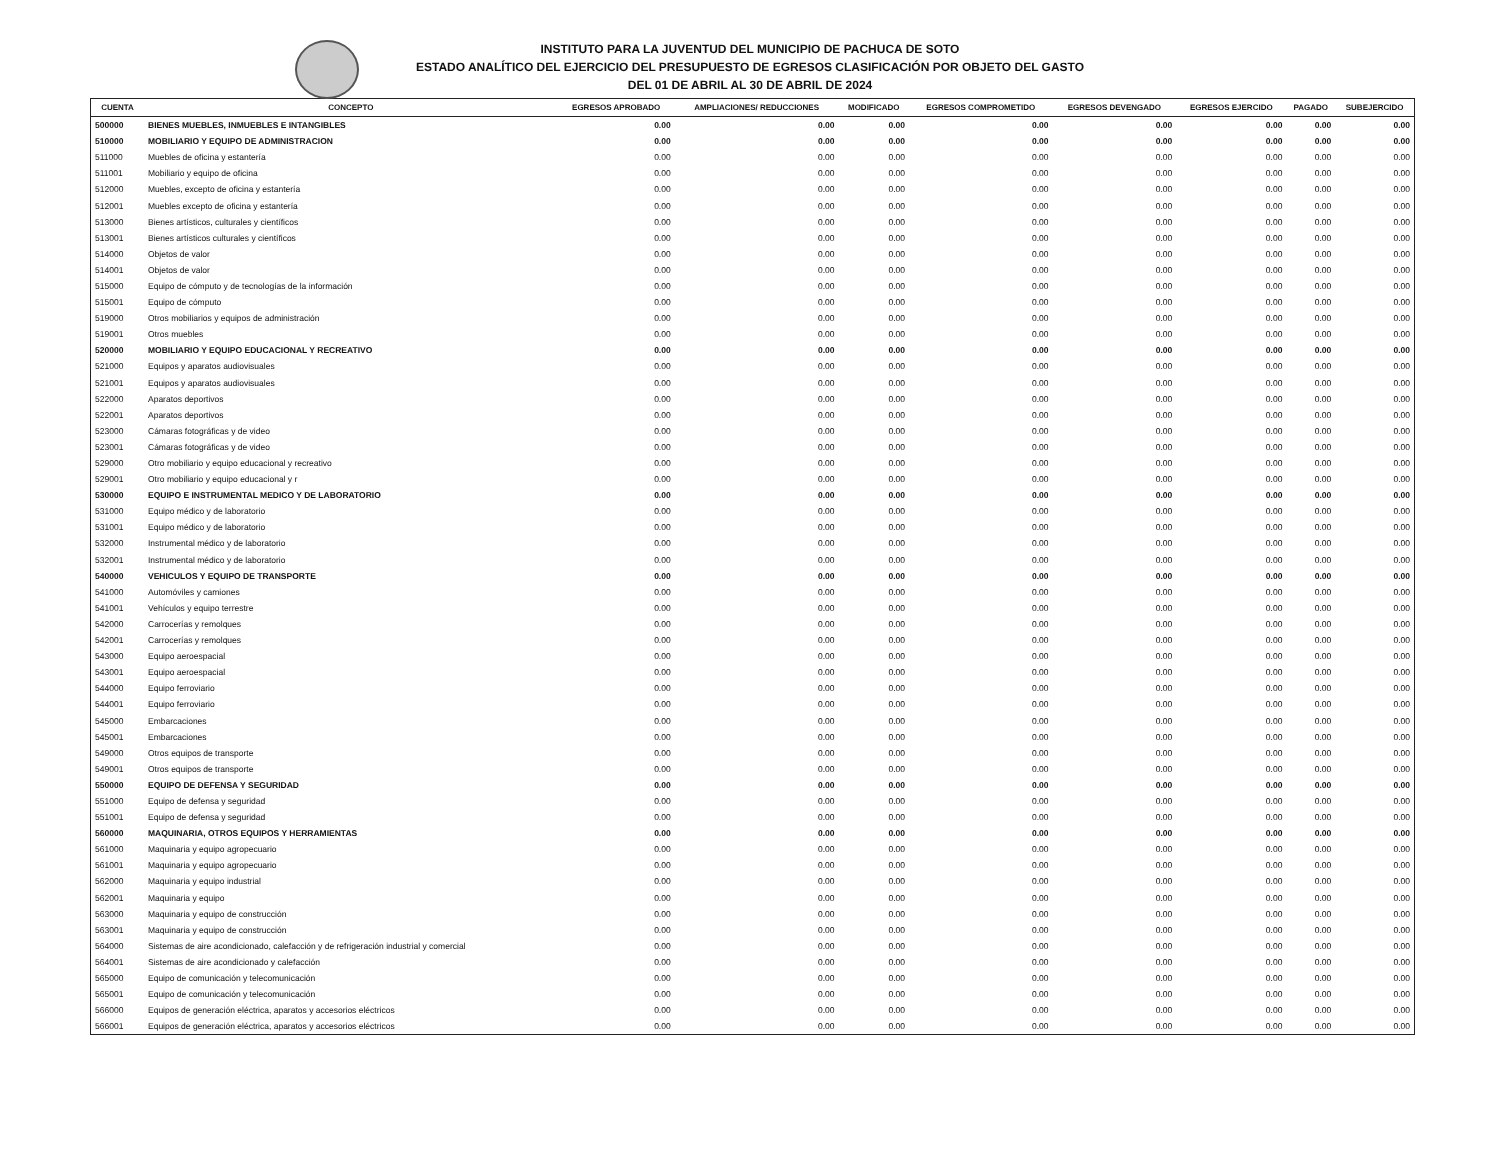INSTITUTO PARA LA JUVENTUD DEL MUNICIPIO DE PACHUCA DE SOTO
ESTADO ANALÍTICO DEL EJERCICIO DEL PRESUPUESTO DE EGRESOS CLASIFICACIÓN POR OBJETO DEL GASTO
DEL 01 DE ABRIL AL 30 DE ABRIL DE 2024
| CUENTA | CONCEPTO | EGRESOS APROBADO | AMPLIACIONES/ REDUCCIONES | MODIFICADO | EGRESOS COMPROMETIDO | EGRESOS DEVENGADO | EGRESOS EJERCIDO | PAGADO | SUBEJERCIDO |
| --- | --- | --- | --- | --- | --- | --- | --- | --- | --- |
| 500000 | BIENES MUEBLES, INMUEBLES E INTANGIBLES | 0.00 | 0.00 | 0.00 | 0.00 | 0.00 | 0.00 | 0.00 | 0.00 |
| 510000 | MOBILIARIO Y EQUIPO DE ADMINISTRACION | 0.00 | 0.00 | 0.00 | 0.00 | 0.00 | 0.00 | 0.00 | 0.00 |
| 511000 | Muebles de oficina y estantería | 0.00 | 0.00 | 0.00 | 0.00 | 0.00 | 0.00 | 0.00 | 0.00 |
| 511001 | Mobiliario y equipo de oficina | 0.00 | 0.00 | 0.00 | 0.00 | 0.00 | 0.00 | 0.00 | 0.00 |
| 512000 | Muebles, excepto de oficina y estantería | 0.00 | 0.00 | 0.00 | 0.00 | 0.00 | 0.00 | 0.00 | 0.00 |
| 512001 | Muebles excepto de oficina y estantería | 0.00 | 0.00 | 0.00 | 0.00 | 0.00 | 0.00 | 0.00 | 0.00 |
| 513000 | Bienes artísticos, culturales y científicos | 0.00 | 0.00 | 0.00 | 0.00 | 0.00 | 0.00 | 0.00 | 0.00 |
| 513001 | Bienes artísticos culturales y científicos | 0.00 | 0.00 | 0.00 | 0.00 | 0.00 | 0.00 | 0.00 | 0.00 |
| 514000 | Objetos de valor | 0.00 | 0.00 | 0.00 | 0.00 | 0.00 | 0.00 | 0.00 | 0.00 |
| 514001 | Objetos de valor | 0.00 | 0.00 | 0.00 | 0.00 | 0.00 | 0.00 | 0.00 | 0.00 |
| 515000 | Equipo de cómputo y de tecnologías de la información | 0.00 | 0.00 | 0.00 | 0.00 | 0.00 | 0.00 | 0.00 | 0.00 |
| 515001 | Equipo de cómputo | 0.00 | 0.00 | 0.00 | 0.00 | 0.00 | 0.00 | 0.00 | 0.00 |
| 519000 | Otros mobiliarios y equipos de administración | 0.00 | 0.00 | 0.00 | 0.00 | 0.00 | 0.00 | 0.00 | 0.00 |
| 519001 | Otros muebles | 0.00 | 0.00 | 0.00 | 0.00 | 0.00 | 0.00 | 0.00 | 0.00 |
| 520000 | MOBILIARIO Y EQUIPO EDUCACIONAL Y RECREATIVO | 0.00 | 0.00 | 0.00 | 0.00 | 0.00 | 0.00 | 0.00 | 0.00 |
| 521000 | Equipos y aparatos audiovisuales | 0.00 | 0.00 | 0.00 | 0.00 | 0.00 | 0.00 | 0.00 | 0.00 |
| 521001 | Equipos y aparatos audiovisuales | 0.00 | 0.00 | 0.00 | 0.00 | 0.00 | 0.00 | 0.00 | 0.00 |
| 522000 | Aparatos deportivos | 0.00 | 0.00 | 0.00 | 0.00 | 0.00 | 0.00 | 0.00 | 0.00 |
| 522001 | Aparatos deportivos | 0.00 | 0.00 | 0.00 | 0.00 | 0.00 | 0.00 | 0.00 | 0.00 |
| 523000 | Cámaras fotográficas y de video | 0.00 | 0.00 | 0.00 | 0.00 | 0.00 | 0.00 | 0.00 | 0.00 |
| 523001 | Cámaras fotográficas y de video | 0.00 | 0.00 | 0.00 | 0.00 | 0.00 | 0.00 | 0.00 | 0.00 |
| 529000 | Otro mobiliario y equipo educacional y recreativo | 0.00 | 0.00 | 0.00 | 0.00 | 0.00 | 0.00 | 0.00 | 0.00 |
| 529001 | Otro mobiliario y equipo educacional y r | 0.00 | 0.00 | 0.00 | 0.00 | 0.00 | 0.00 | 0.00 | 0.00 |
| 530000 | EQUIPO E INSTRUMENTAL MEDICO Y DE LABORATORIO | 0.00 | 0.00 | 0.00 | 0.00 | 0.00 | 0.00 | 0.00 | 0.00 |
| 531000 | Equipo médico y de laboratorio | 0.00 | 0.00 | 0.00 | 0.00 | 0.00 | 0.00 | 0.00 | 0.00 |
| 531001 | Equipo médico y de laboratorio | 0.00 | 0.00 | 0.00 | 0.00 | 0.00 | 0.00 | 0.00 | 0.00 |
| 532000 | Instrumental médico y de laboratorio | 0.00 | 0.00 | 0.00 | 0.00 | 0.00 | 0.00 | 0.00 | 0.00 |
| 532001 | Instrumental médico y de laboratorio | 0.00 | 0.00 | 0.00 | 0.00 | 0.00 | 0.00 | 0.00 | 0.00 |
| 540000 | VEHICULOS Y EQUIPO DE TRANSPORTE | 0.00 | 0.00 | 0.00 | 0.00 | 0.00 | 0.00 | 0.00 | 0.00 |
| 541000 | Automóviles y camiones | 0.00 | 0.00 | 0.00 | 0.00 | 0.00 | 0.00 | 0.00 | 0.00 |
| 541001 | Vehículos y equipo terrestre | 0.00 | 0.00 | 0.00 | 0.00 | 0.00 | 0.00 | 0.00 | 0.00 |
| 542000 | Carrocerías y remolques | 0.00 | 0.00 | 0.00 | 0.00 | 0.00 | 0.00 | 0.00 | 0.00 |
| 542001 | Carrocerías y remolques | 0.00 | 0.00 | 0.00 | 0.00 | 0.00 | 0.00 | 0.00 | 0.00 |
| 543000 | Equipo aeroespacial | 0.00 | 0.00 | 0.00 | 0.00 | 0.00 | 0.00 | 0.00 | 0.00 |
| 543001 | Equipo aeroespacial | 0.00 | 0.00 | 0.00 | 0.00 | 0.00 | 0.00 | 0.00 | 0.00 |
| 544000 | Equipo ferroviario | 0.00 | 0.00 | 0.00 | 0.00 | 0.00 | 0.00 | 0.00 | 0.00 |
| 544001 | Equipo ferroviario | 0.00 | 0.00 | 0.00 | 0.00 | 0.00 | 0.00 | 0.00 | 0.00 |
| 545000 | Embarcaciones | 0.00 | 0.00 | 0.00 | 0.00 | 0.00 | 0.00 | 0.00 | 0.00 |
| 545001 | Embarcaciones | 0.00 | 0.00 | 0.00 | 0.00 | 0.00 | 0.00 | 0.00 | 0.00 |
| 549000 | Otros equipos de transporte | 0.00 | 0.00 | 0.00 | 0.00 | 0.00 | 0.00 | 0.00 | 0.00 |
| 549001 | Otros equipos de transporte | 0.00 | 0.00 | 0.00 | 0.00 | 0.00 | 0.00 | 0.00 | 0.00 |
| 550000 | EQUIPO DE DEFENSA Y SEGURIDAD | 0.00 | 0.00 | 0.00 | 0.00 | 0.00 | 0.00 | 0.00 | 0.00 |
| 551000 | Equipo de defensa y seguridad | 0.00 | 0.00 | 0.00 | 0.00 | 0.00 | 0.00 | 0.00 | 0.00 |
| 551001 | Equipo de defensa y seguridad | 0.00 | 0.00 | 0.00 | 0.00 | 0.00 | 0.00 | 0.00 | 0.00 |
| 560000 | MAQUINARIA, OTROS EQUIPOS Y HERRAMIENTAS | 0.00 | 0.00 | 0.00 | 0.00 | 0.00 | 0.00 | 0.00 | 0.00 |
| 561000 | Maquinaria y equipo agropecuario | 0.00 | 0.00 | 0.00 | 0.00 | 0.00 | 0.00 | 0.00 | 0.00 |
| 561001 | Maquinaria y equipo agropecuario | 0.00 | 0.00 | 0.00 | 0.00 | 0.00 | 0.00 | 0.00 | 0.00 |
| 562000 | Maquinaria y equipo industrial | 0.00 | 0.00 | 0.00 | 0.00 | 0.00 | 0.00 | 0.00 | 0.00 |
| 562001 | Maquinaria y equipo | 0.00 | 0.00 | 0.00 | 0.00 | 0.00 | 0.00 | 0.00 | 0.00 |
| 563000 | Maquinaria y equipo de construcción | 0.00 | 0.00 | 0.00 | 0.00 | 0.00 | 0.00 | 0.00 | 0.00 |
| 563001 | Maquinaria y equipo de construcción | 0.00 | 0.00 | 0.00 | 0.00 | 0.00 | 0.00 | 0.00 | 0.00 |
| 564000 | Sistemas de aire acondicionado, calefacción y de refrigeración industrial y comercial | 0.00 | 0.00 | 0.00 | 0.00 | 0.00 | 0.00 | 0.00 | 0.00 |
| 564001 | Sistemas de aire acondicionado y calefacción | 0.00 | 0.00 | 0.00 | 0.00 | 0.00 | 0.00 | 0.00 | 0.00 |
| 565000 | Equipo de comunicación y telecomunicación | 0.00 | 0.00 | 0.00 | 0.00 | 0.00 | 0.00 | 0.00 | 0.00 |
| 565001 | Equipo de comunicación y telecomunicación | 0.00 | 0.00 | 0.00 | 0.00 | 0.00 | 0.00 | 0.00 | 0.00 |
| 566000 | Equipos de generación eléctrica, aparatos y accesorios eléctricos | 0.00 | 0.00 | 0.00 | 0.00 | 0.00 | 0.00 | 0.00 | 0.00 |
| 566001 | Equipos de generación eléctrica, aparatos y accesorios eléctricos | 0.00 | 0.00 | 0.00 | 0.00 | 0.00 | 0.00 | 0.00 | 0.00 |